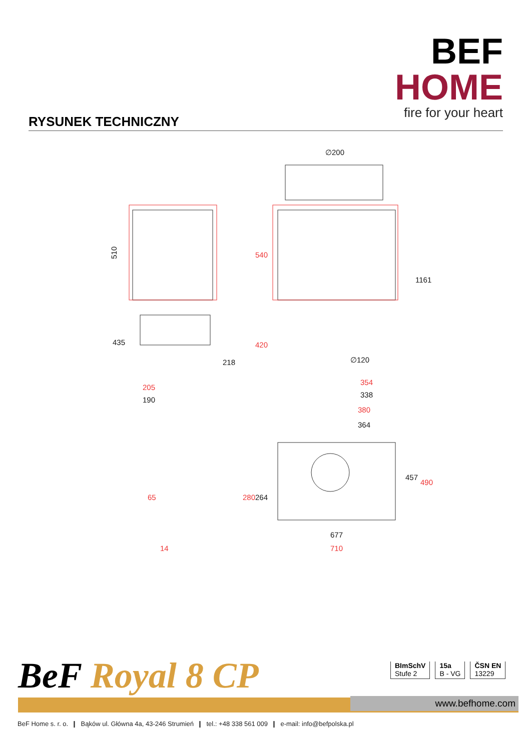BEF HOME
fire for your heart
RYSUNEK TECHNICZNY
510
435
218
190
∅200
∅120
338
1161
364
264
457
677
540
420
205
354
380
280
490
65
14
710
BeF Royal 8 CP
BImSchV
Stufe 2
15a
B - VG
ČSN EN
13229
www.befhome.com
BeF Home s. r. o. ❙ Bąków ul. Główna 4a, 43-246 Strumień ❙ tel.: +48 338 561 009 ❙ e-mail: info@befpolska.pl